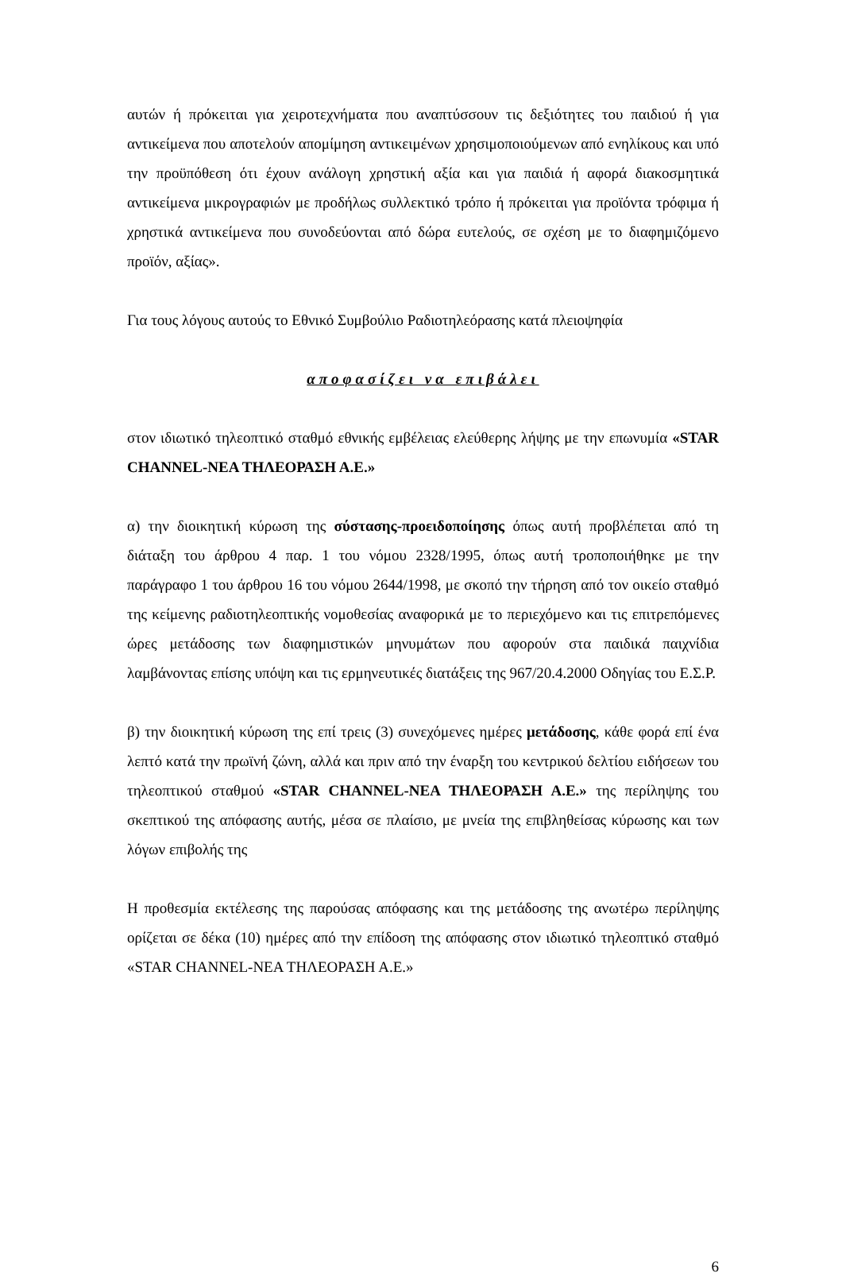αυτών ή πρόκειται για χειροτεχνήματα που αναπτύσσουν τις δεξιότητες του παιδιού ή για αντικείμενα που αποτελούν απομίμηση αντικειμένων χρησιμοποιούμενων από ενηλίκους και υπό την προϋπόθεση ότι έχουν ανάλογη χρηστική αξία και για παιδιά ή αφορά διακοσμητικά αντικείμενα μικρογραφιών με προδήλως συλλεκτικό τρόπο ή πρόκειται για προϊόντα τρόφιμα ή χρηστικά αντικείμενα που συνοδεύονται από δώρα ευτελούς, σε σχέση με το διαφημιζόμενο προϊόν, αξίας».
Για τους λόγους αυτούς το Εθνικό Συμβούλιο Ραδιοτηλεόρασης κατά πλειοψηφία
αποφασίζει να επιβάλει
στον ιδιωτικό τηλεοπτικό σταθμό εθνικής εμβέλειας ελεύθερης λήψης με την επωνυμία «STAR CHANNEL-ΝΕΑ ΤΗΛΕΟΡΑΣΗ Α.Ε.»
α) την διοικητική κύρωση της σύστασης-προειδοποίησης όπως αυτή προβλέπεται από τη διάταξη του άρθρου 4 παρ. 1 του νόμου 2328/1995, όπως αυτή τροποποιήθηκε με την παράγραφο 1 του άρθρου 16 του νόμου 2644/1998, με σκοπό την τήρηση από τον οικείο σταθμό της κείμενης ραδιοτηλεοπτικής νομοθεσίας αναφορικά με το περιεχόμενο και τις επιτρεπόμενες ώρες μετάδοσης των διαφημιστικών μηνυμάτων που αφορούν στα παιδικά παιχνίδια λαμβάνοντας επίσης υπόψη και τις ερμηνευτικές διατάξεις της 967/20.4.2000 Οδηγίας του Ε.Σ.Ρ.
β) την διοικητική κύρωση της επί τρεις (3) συνεχόμενες ημέρες μετάδοσης, κάθε φορά επί ένα λεπτό κατά την πρωϊνή ζώνη, αλλά και πριν από την έναρξη του κεντρικού δελτίου ειδήσεων του τηλεοπτικού σταθμού «STAR CHANNEL-ΝΕΑ ΤΗΛΕΟΡΑΣΗ Α.Ε.» της περίληψης του σκεπτικού της απόφασης αυτής, μέσα σε πλαίσιο, με μνεία της επιβληθείσας κύρωσης και των λόγων επιβολής της
Η προθεσμία εκτέλεσης της παρούσας απόφασης και της μετάδοσης της ανωτέρω περίληψης ορίζεται σε δέκα (10) ημέρες από την επίδοση της απόφασης στον ιδιωτικό τηλεοπτικό σταθμό «STAR CHANNEL-ΝΕΑ ΤΗΛΕΟΡΑΣΗ Α.Ε.»
6